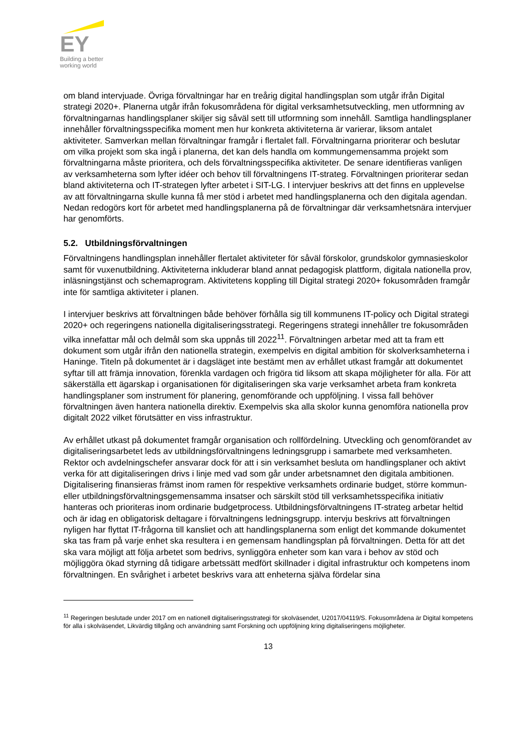EY
Building a better
working world
om bland intervjuade. Övriga förvaltningar har en treårig digital handlingsplan som utgår ifrån Digital strategi 2020+. Planerna utgår ifrån fokusområdena för digital verksamhetsutveckling, men utformning av förvaltningarnas handlingsplaner skiljer sig såväl sett till utformning som innehåll. Samtliga handlingsplaner innehåller förvaltningsspecifika moment men hur konkreta aktiviteterna är varierar, liksom antalet aktiviteter. Samverkan mellan förvaltningar framgår i flertalet fall. Förvaltningarna prioriterar och beslutar om vilka projekt som ska ingå i planerna, det kan dels handla om kommungemensamma projekt som förvaltningarna måste prioritera, och dels förvaltningsspecifika aktiviteter. De senare identifieras vanligen av verksamheterna som lyfter idéer och behov till förvaltningens IT-strateg. Förvaltningen prioriterar sedan bland aktiviteterna och IT-strategen lyfter arbetet i SIT-LG. I intervjuer beskrivs att det finns en upplevelse av att förvaltningarna skulle kunna få mer stöd i arbetet med handlingsplanerna och den digitala agendan. Nedan redogörs kort för arbetet med handlingsplanerna på de förvaltningar där verksamhetsnära intervjuer har genomförts.
5.2. Utbildningsförvaltningen
Förvaltningens handlingsplan innehåller flertalet aktiviteter för såväl förskolor, grundskolor gymnasieskolor samt för vuxenutbildning. Aktiviteterna inkluderar bland annat pedagogisk plattform, digitala nationella prov, inläsningstjänst och schemaprogram. Aktivitetens koppling till Digital strategi 2020+ fokusområden framgår inte för samtliga aktiviteter i planen.
I intervjuer beskrivs att förvaltningen både behöver förhålla sig till kommunens IT-policy och Digital strategi 2020+ och regeringens nationella digitaliseringsstrategi. Regeringens strategi innehåller tre fokusområden vilka innefattar mål och delmål som ska uppnås till 2022<sup>11</sup>. Förvaltningen arbetar med att ta fram ett dokument som utgår ifrån den nationella strategin, exempelvis en digital ambition för skolverksamheterna i Haninge. Titeln på dokumentet är i dagsläget inte bestämt men av erhållet utkast framgår att dokumentet syftar till att främja innovation, förenkla vardagen och frigöra tid liksom att skapa möjligheter för alla. För att säkerställa ett ägarskap i organisationen för digitaliseringen ska varje verksamhet arbeta fram konkreta handlingsplaner som instrument för planering, genomförande och uppföljning. I vissa fall behöver förvaltningen även hantera nationella direktiv. Exempelvis ska alla skolor kunna genomföra nationella prov digitalt 2022 vilket förutsätter en viss infrastruktur.
Av erhållet utkast på dokumentet framgår organisation och rollfördelning. Utveckling och genomförandet av digitaliseringsarbetet leds av utbildningsförvaltningens ledningsgrupp i samarbete med verksamheten. Rektor och avdelningschefer ansvarar dock för att i sin verksamhet besluta om handlingsplaner och aktivt verka för att digitaliseringen drivs i linje med vad som går under arbetsnamnet den digitala ambitionen. Digitalisering finansieras främst inom ramen för respektive verksamhets ordinarie budget, större kommun- eller utbildningsförvaltningsgemensamma insatser och särskilt stöd till verksamhetsspecifika initiativ hanteras och prioriteras inom ordinarie budgetprocess. Utbildningsförvaltningens IT-strateg arbetar heltid och är idag en obligatorisk deltagare i förvaltningens ledningsgrupp. intervju beskrivs att förvaltningen nyligen har flyttat IT-frågorna till kansliet och att handlingsplanerna som enligt det kommande dokumentet ska tas fram på varje enhet ska resultera i en gemensam handlingsplan på förvaltningen. Detta för att det ska vara möjligt att följa arbetet som bedrivs, synliggöra enheter som kan vara i behov av stöd och möjliggöra ökad styrning då tidigare arbetssätt medfört skillnader i digital infrastruktur och kompetens inom förvaltningen. En svårighet i arbetet beskrivs vara att enheterna själva fördelar sina
<sup>11</sup> Regeringen beslutade under 2017 om en nationell digitaliseringsstrategi för skolväsendet, U2017/04119/S. Fokusområdena är Digital kompetens för alla i skolväsendet, Likvärdig tillgång och användning samt Forskning och uppföljning kring digitaliseringens möjligheter.
13